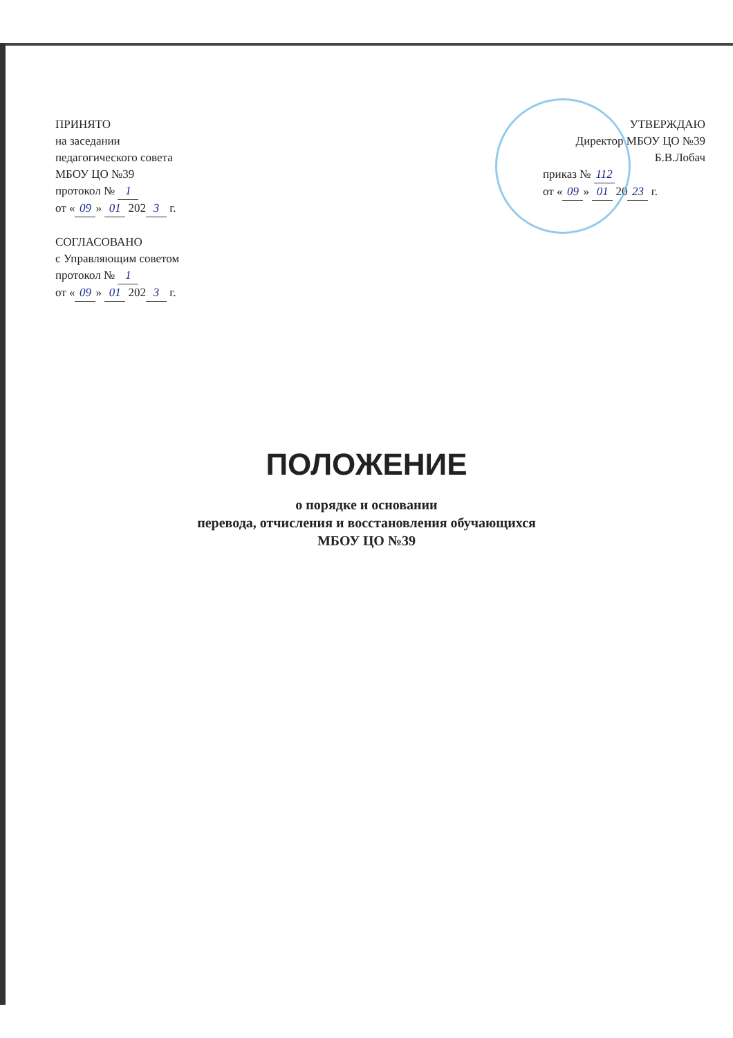ПРИНЯТО
на заседании
педагогического совета
МБОУ ЦО №39
протокол № 1
от « 09 » 01 202 3 г.
СОГЛАСОВАНО
с Управляющим советом
протокол № 1
от « 09 » 01 202 3 г.
УТВЕРЖДАЮ
Директор МБОУ ЦО №39
Б.В.Лобач
приказ № 112
от « 09 » 01 20 23 г.
ПОЛОЖЕНИЕ
о порядке и основании
перевода, отчисления и восстановления обучающихся
МБОУ ЦО №39